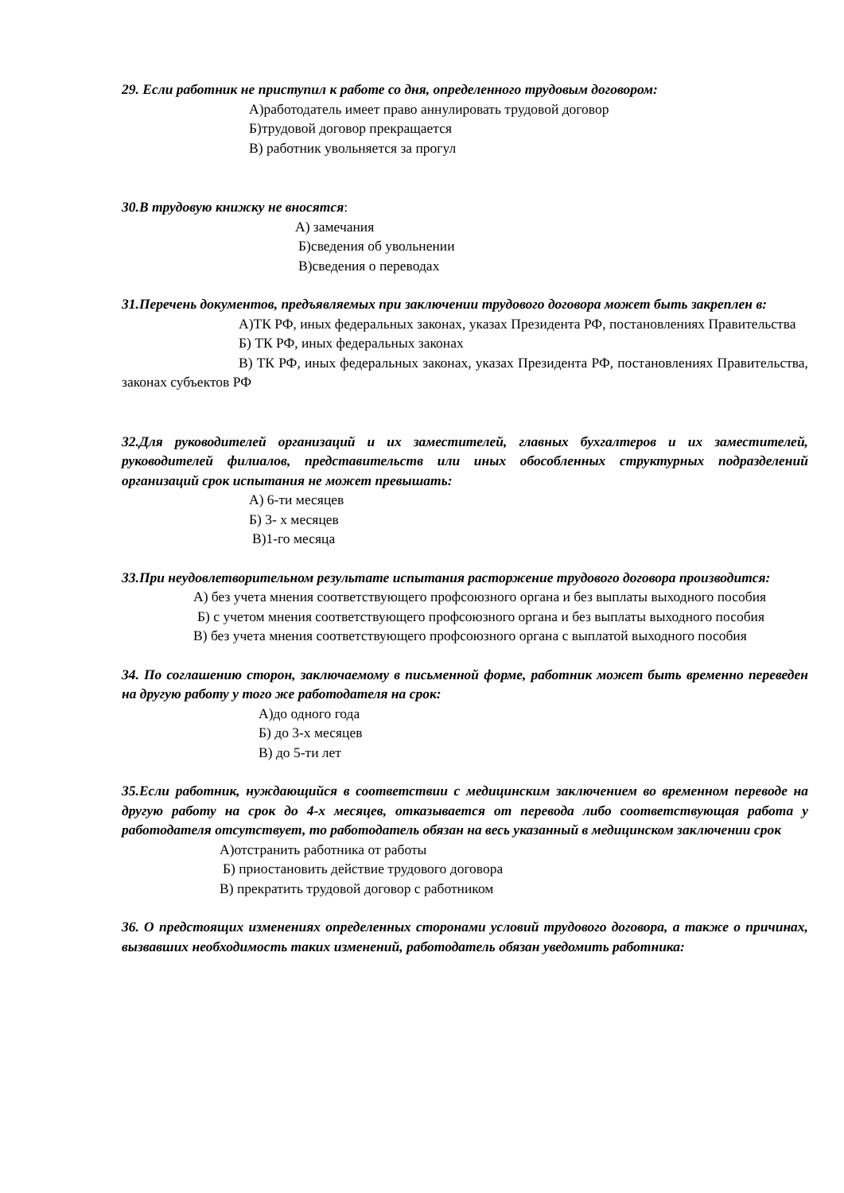29. Если работник не приступил к работе со дня, определенного трудовым договором:
А)работодатель имеет право аннулировать трудовой договор
Б)трудовой договор прекращается
В) работник увольняется за прогул
30.В трудовую книжку не вносятся:
А) замечания
Б)сведения об увольнении
В)сведения о переводах
31.Перечень документов, предъявляемых при заключении трудового договора может быть закреплен в:
А)ТК РФ, иных федеральных законах, указах Президента РФ, постановлениях Правительства
Б) ТК РФ, иных федеральных законах
В) ТК РФ, иных федеральных законах, указах Президента РФ, постановлениях Правительства, законах субъектов РФ
32.Для руководителей организаций и их заместителей, главных бухгалтеров и их заместителей, руководителей филиалов, представительств или иных обособленных структурных подразделений организаций срок испытания не может превышать:
А) 6-ти месяцев
Б) 3- х месяцев
В)1-го месяца
33.При неудовлетворительном результате испытания расторжение трудового договора производится:
А) без учета мнения соответствующего профсоюзного органа и без выплаты выходного пособия
Б) с учетом мнения соответствующего профсоюзного органа и без выплаты выходного пособия
В) без учета мнения соответствующего профсоюзного органа с выплатой выходного пособия
34. По соглашению сторон, заключаемому в письменной форме, работник может быть временно переведен на другую работу у того же работодателя на срок:
А)до одного года
Б) до 3-х месяцев
В) до 5-ти лет
35.Если работник, нуждающийся в соответствии с медицинским заключением во временном переводе на другую работу на срок до 4-х месяцев, отказывается от перевода либо соответствующая работа у работодателя отсутствует, то работодатель обязан на весь указанный в медицинском заключении срок
А)отстранить работника от работы
Б) приостановить действие трудового договора
В) прекратить трудовой договор с работником
36. О предстоящих изменениях определенных сторонами условий трудового договора, а также о причинах, вызвавших необходимость таких изменений, работодатель обязан уведомить работника: